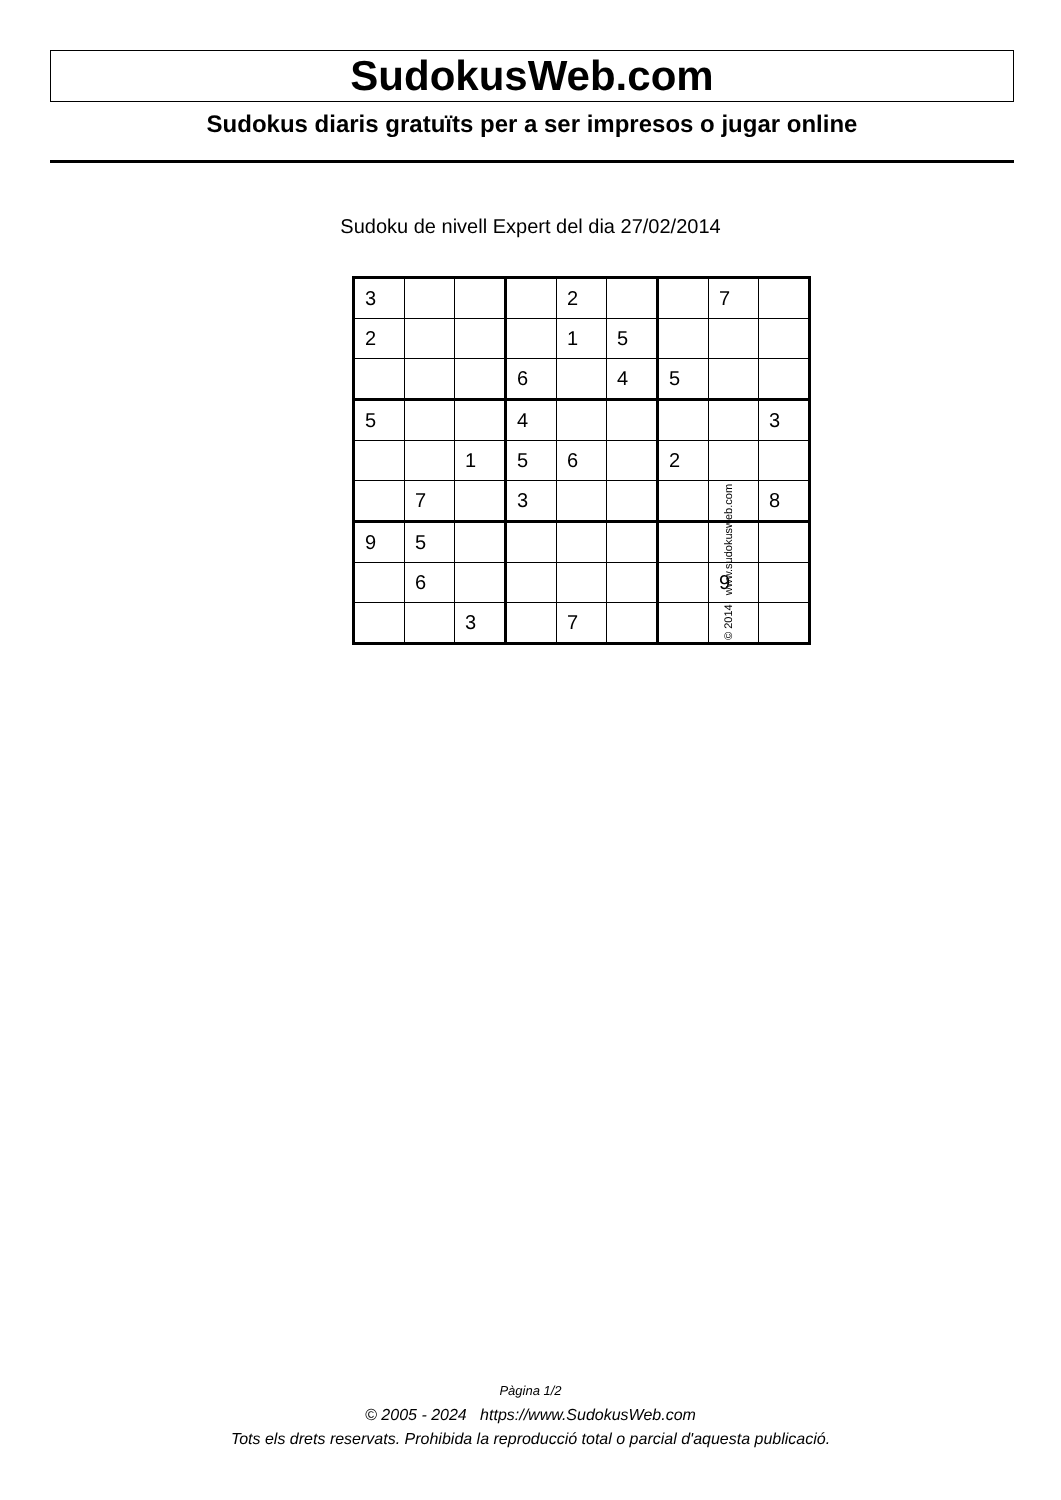SudokusWeb.com
Sudokus diaris gratuïts per a ser impresos o jugar online
Sudoku de nivell Expert del dia 27/02/2014
| 3 | | | | 2 | | | 7 | |
| 2 | | | | 1 | 5 | | | |
| | | | 6 | | 4 | 5 | | |
| 5 | | | 4 | | | | | 3 |
| | | 1 | 5 | 6 | | 2 | | |
| | 7 | | 3 | | | | | 8 |
| 9 | 5 | | | | | | | |
| | 6 | | | | | | 9 | |
| | | 3 | | 7 | | | | |
© 2014 www.sudokusweb.com
Pàgina 1/2
© 2005 - 2024 https://www.SudokusWeb.com
Tots els drets reservats. Prohibida la reproducció total o parcial d'aquesta publicació.